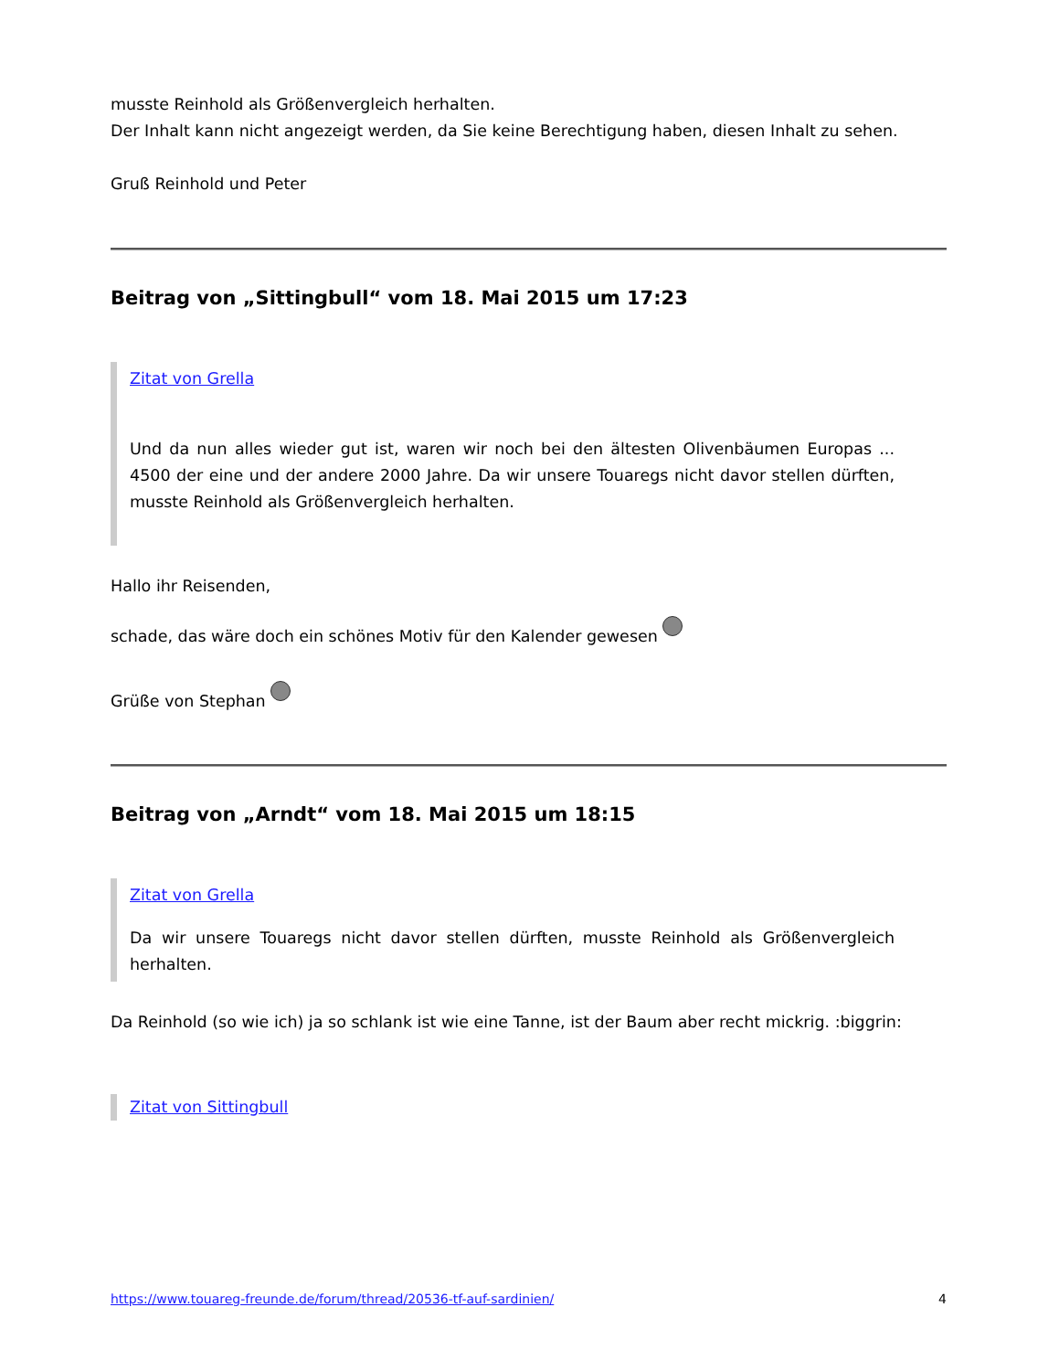musste Reinhold als Größenvergleich herhalten.
Der Inhalt kann nicht angezeigt werden, da Sie keine Berechtigung haben, diesen Inhalt zu sehen.
Gruß Reinhold und Peter
Beitrag von „Sittingbull“ vom 18. Mai 2015 um 17:23
Zitat von Grella
Und da nun alles wieder gut ist, waren wir noch bei den ältesten Olivenbäumen Europas ... 4500 der eine und der andere 2000 Jahre. Da wir unsere Touaregs nicht davor stellen dürften, musste Reinhold als Größenvergleich herhalten.
Hallo ihr Reisenden,
schade, das wäre doch ein schönes Motiv für den Kalender gewesen
Grüße von Stephan
Beitrag von „Arndt“ vom 18. Mai 2015 um 18:15
Zitat von Grella
Da wir unsere Touaregs nicht davor stellen dürften, musste Reinhold als Größenvergleich herhalten.
Da Reinhold (so wie ich) ja so schlank ist wie eine Tanne, ist der Baum aber recht mickrig. :biggrin:
Zitat von Sittingbull
https://www.touareg-freunde.de/forum/thread/20536-tf-auf-sardinien/ 4